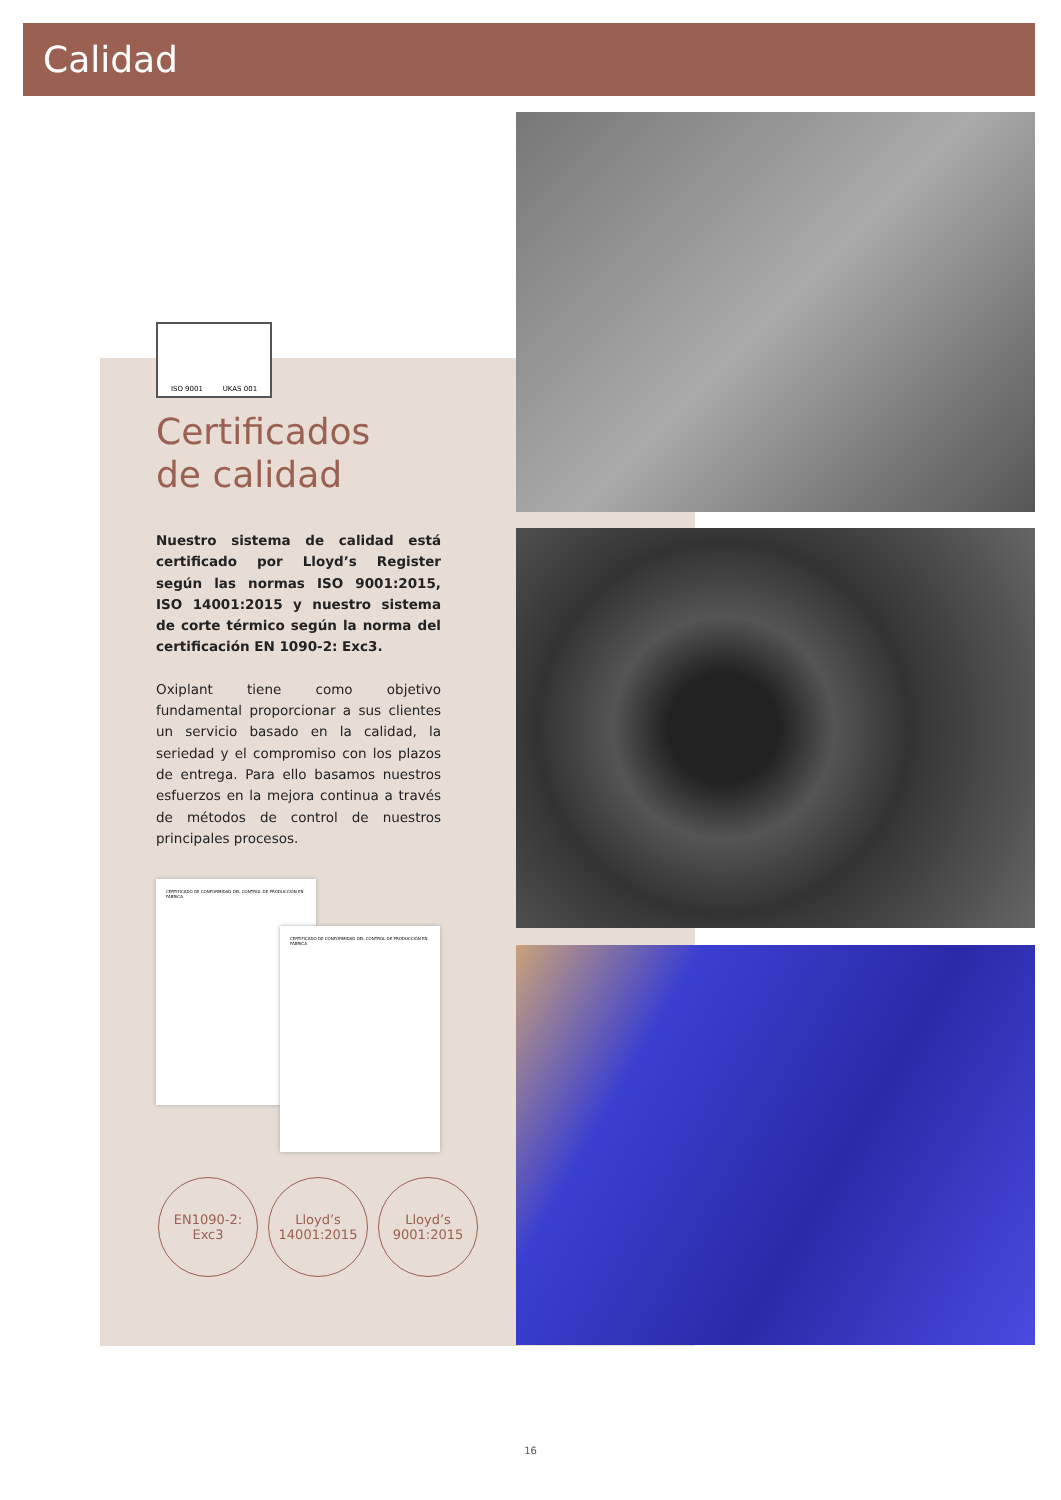Calidad
ISO 9001 UKAS 001
Certificados
de calidad
Nuestro sistema de calidad está certificado por Lloyd’s Register según las normas ISO 9001:2015, ISO 14001:2015 y nuestro sistema de corte térmico según la norma del certificación EN 1090-2: Exc3.
Oxiplant tiene como objetivo fundamental proporcionar a sus clientes un servicio basado en la calidad, la seriedad y el compromiso con los plazos de entrega. Para ello basamos nuestros esfuerzos en la mejora continua a través de métodos de control de nuestros principales procesos.
CERTIFICADO DE CONFORMIDAD DEL CONTROL DE PRODUCCIÓN EN FÁBRICA
CERTIFICADO DE CONFORMIDAD DEL CONTROL DE PRODUCCIÓN EN FÁBRICA
EN1090-2:
Exc3
Lloyd’s
14001:2015
Lloyd’s
9001:2015
16